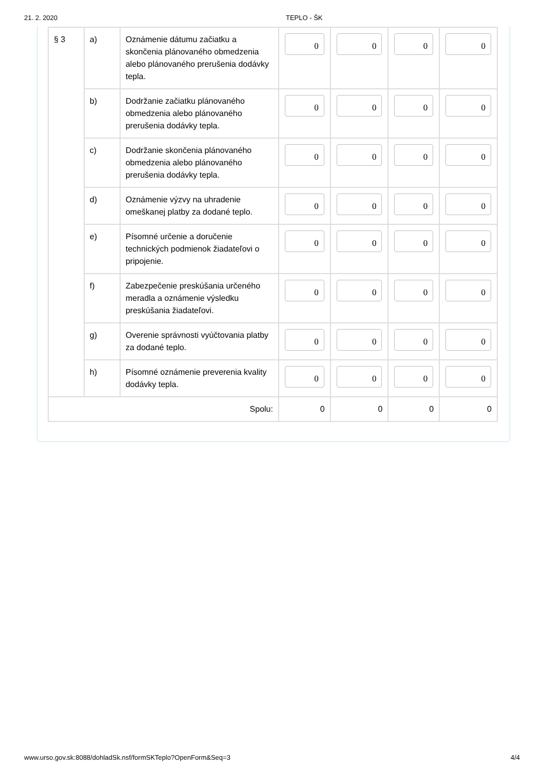21. 2. 2020 TEPLO - ŠK
| § 3 | a) | Oznámenie dátumu začiatku a skončenia plánovaného obmedzenia alebo plánovaného prerušenia dodávky tepla. | 0 | 0 | 0 | 0 |
| | b) | Dodržanie začiatku plánovaného obmedzenia alebo plánovaného prerušenia dodávky tepla. | 0 | 0 | 0 | 0 |
| | c) | Dodržanie skončenia plánovaného obmedzenia alebo plánovaného prerušenia dodávky tepla. | 0 | 0 | 0 | 0 |
| | d) | Oznámenie výzvy na uhradenie omeškanej platby za dodané teplo. | 0 | 0 | 0 | 0 |
| | e) | Písomné určenie a doručenie technických podmienok žiadateľovi o pripojenie. | 0 | 0 | 0 | 0 |
| | f) | Zabezpečenie preskúšania určeného meradla a oznámenie výsledku preskúšania žiadateľovi. | 0 | 0 | 0 | 0 |
| | g) | Overenie správnosti vyúčtovania platby za dodané teplo. | 0 | 0 | 0 | 0 |
| | h) | Písomné oznámenie preverenia kvality dodávky tepla. | 0 | 0 | 0 | 0 |
| Spolu: | | | 0 | 0 | 0 | 0 |
www.urso.gov.sk:8088/dohladSk.nsf/formSKTeplo?OpenForm&Seq=3 4/4